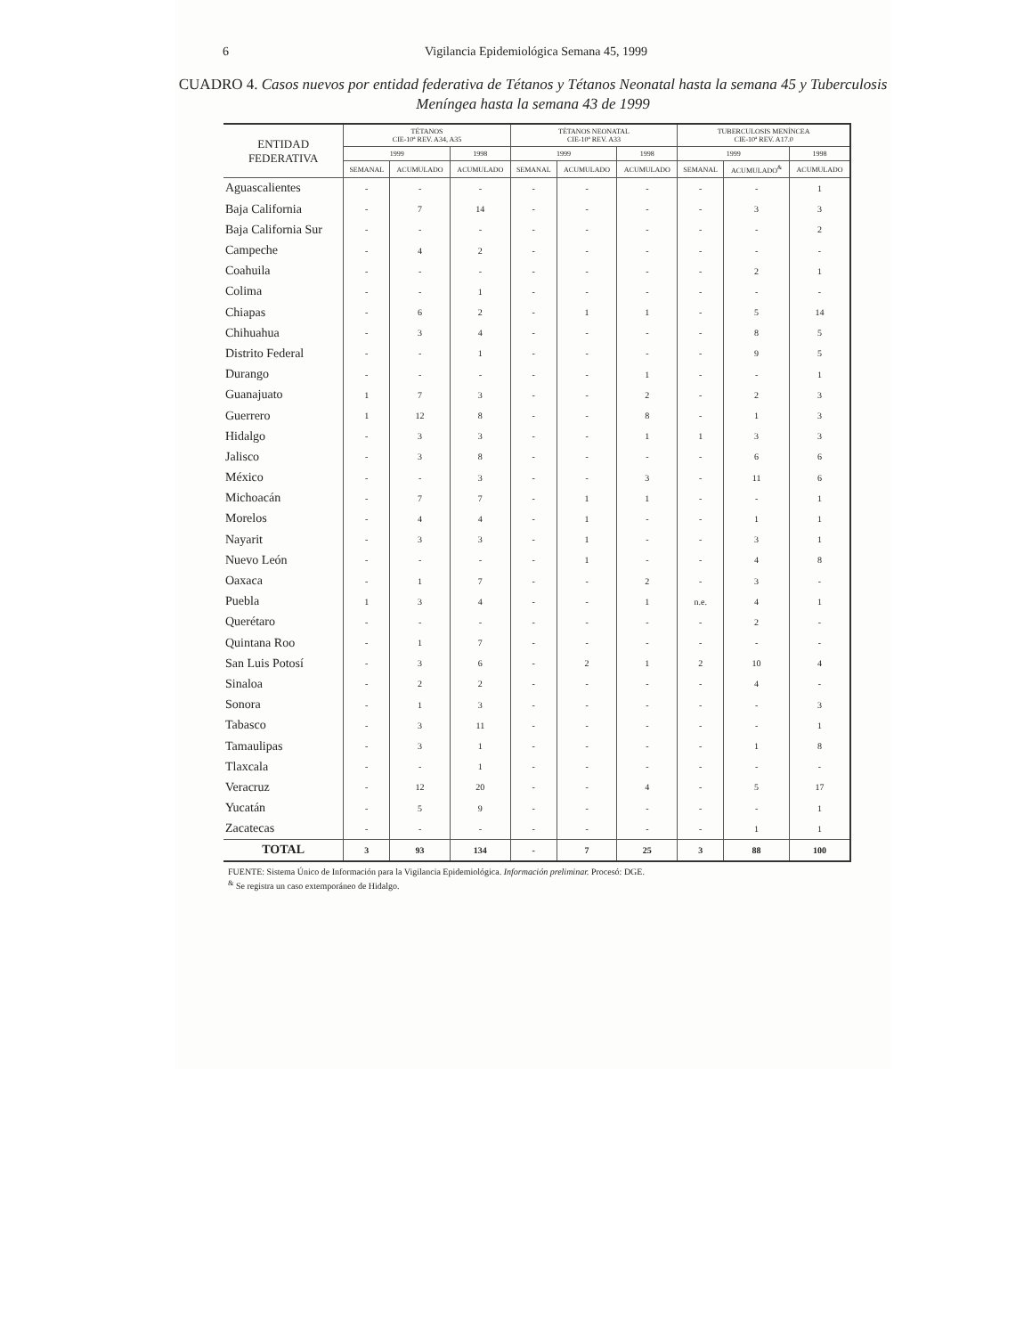6 Vigilancia Epidemiológica Semana 45, 1999
CUADRO 4. Casos nuevos por entidad federativa de Tétanos y Tétanos Neonatal hasta la semana 45 y Tuberculosis Meníngea hasta la semana 43 de 1999
| ENTIDAD FEDERATIVA | TÉTANOS CIE-10ª REV. A34, A35 | | | TÉTANOS NEONATAL CIE-10ª REV. A33 | | | TUBERCULOSIS MENÍNCEA CIE-10ª REV. A17.0 | | |
| --- | --- | --- | --- | --- | --- | --- | --- | --- | --- |
| | 1999 | | 1998 | 1999 | | 1998 | 1999 | | 1998 |
| | SEMANAL | ACUMULADO | ACUMULADO | SEMANAL | ACUMULADO | ACUMULADO | SEMANAL | ACUMULADO<sup>&</sup> | ACUMULADO |
| Aguascalientes | - | - | - | - | - | - | - | - | 1 |
| Baja California | - | 7 | 14 | - | - | - | - | 3 | 3 |
| Baja California Sur | - | - | - | - | - | - | - | - | 2 |
| Campeche | - | 4 | 2 | - | - | - | - | - | - |
| Coahuila | - | - | - | - | - | - | - | 2 | 1 |
| Colima | - | - | 1 | - | - | - | - | - | - |
| Chiapas | - | 6 | 2 | - | 1 | 1 | - | 5 | 14 |
| Chihuahua | - | 3 | 4 | - | - | - | - | 8 | 5 |
| Distrito Federal | - | - | 1 | - | - | - | - | 9 | 5 |
| Durango | - | - | - | - | - | 1 | - | - | 1 |
| Guanajuato | 1 | 7 | 3 | - | - | 2 | - | 2 | 3 |
| Guerrero | 1 | 12 | 8 | - | - | 8 | - | 1 | 3 |
| Hidalgo | - | 3 | 3 | - | - | 1 | 1 | 3 | 3 |
| Jalisco | - | 3 | 8 | - | - | - | - | 6 | 6 |
| México | - | - | 3 | - | - | 3 | - | 11 | 6 |
| Michoacán | - | 7 | 7 | - | 1 | 1 | - | - | 1 |
| Morelos | - | 4 | 4 | - | 1 | - | - | 1 | 1 |
| Nayarit | - | 3 | 3 | - | 1 | - | - | 3 | 1 |
| Nuevo León | - | - | - | - | 1 | - | - | 4 | 8 |
| Oaxaca | - | 1 | 7 | - | - | 2 | - | 3 | - |
| Puebla | 1 | 3 | 4 | - | - | 1 | n.e. | 4 | 1 |
| Querétaro | - | - | - | - | - | - | - | 2 | - |
| Quintana Roo | - | 1 | 7 | - | - | - | - | - | - |
| San Luis Potosí | - | 3 | 6 | - | 2 | 1 | 2 | 10 | 4 |
| Sinaloa | - | 2 | 2 | - | - | - | - | 4 | - |
| Sonora | - | 1 | 3 | - | - | - | - | - | 3 |
| Tabasco | - | 3 | 11 | - | - | - | - | - | 1 |
| Tamaulipas | - | 3 | 1 | - | - | - | - | 1 | 8 |
| Tlaxcala | - | - | 1 | - | - | - | - | - | - |
| Veracruz | - | 12 | 20 | - | - | 4 | - | 5 | 17 |
| Yucatán | - | 5 | 9 | - | - | - | - | - | 1 |
| Zacatecas | - | - | - | - | - | - | - | 1 | 1 |
| TOTAL | 3 | 93 | 134 | - | 7 | 25 | 3 | 88 | 100 |
FUENTE: Sistema Único de Información para la Vigilancia Epidemiológica. Información preliminar. Procesó: DGE.
<sup>&</sup> Se registra un caso extemporáneo de Hidalgo.